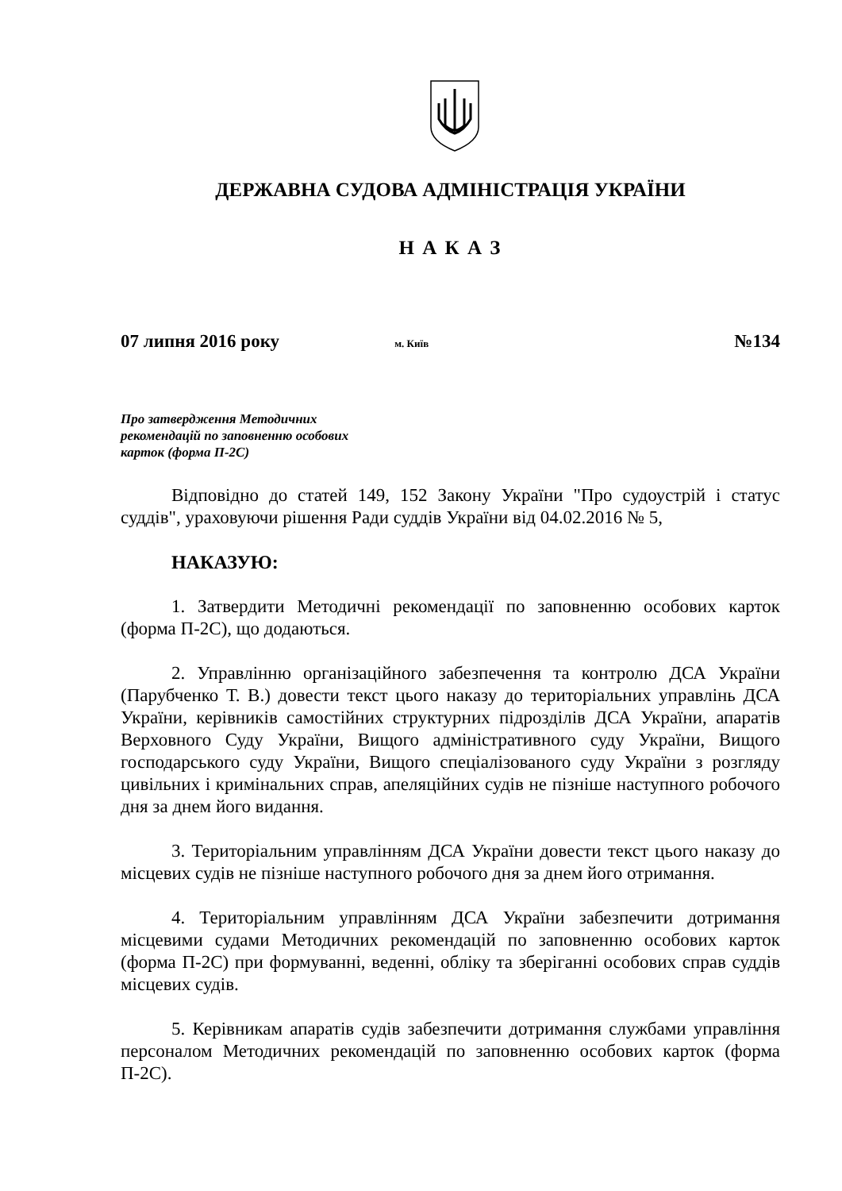ДЕРЖАВНА СУДОВА АДМІНІСТРАЦІЯ УКРАЇНИ
Н А К А З
07 липня 2016 року м. Київ №134
Про затвердження Методичних
рекомендацій по заповненню особових
карток (форма П-2С)
Відповідно до статей 149, 152 Закону України "Про судоустрій і статус суддів", ураховуючи рішення Ради суддів України від 04.02.2016 № 5,
НАКАЗУЮ:
1. Затвердити Методичні рекомендації по заповненню особових карток (форма П-2С), що додаються.
2. Управлінню організаційного забезпечення та контролю ДСА України (Парубченко Т. В.) довести текст цього наказу до територіальних управлінь ДСА України, керівників самостійних структурних підрозділів ДСА України, апаратів Верховного Суду України, Вищого адміністративного суду України, Вищого господарського суду України, Вищого спеціалізованого суду України з розгляду цивільних і кримінальних справ, апеляційних судів не пізніше наступного робочого дня за днем його видання.
3. Територіальним управлінням ДСА України довести текст цього наказу до місцевих судів не пізніше наступного робочого дня за днем його отримання.
4. Територіальним управлінням ДСА України забезпечити дотримання місцевими судами Методичних рекомендацій по заповненню особових карток (форма П-2С) при формуванні, веденні, обліку та зберіганні особових справ суддів місцевих судів.
5. Керівникам апаратів судів забезпечити дотримання службами управління персоналом Методичних рекомендацій по заповненню особових карток (форма П-2С).